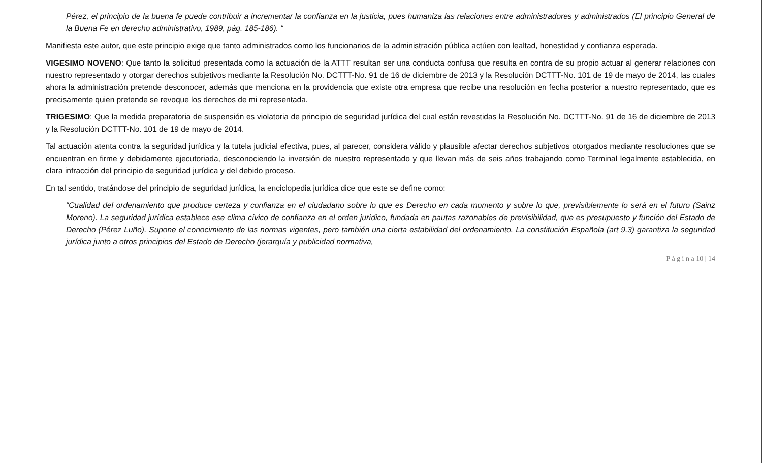Pérez, el principio de la buena fe puede contribuir a incrementar la confianza en la justicia, pues humaniza las relaciones entre administradores y administrados (El principio General de la Buena Fe en derecho administrativo, 1989, pág. 185-186). “
Manifiesta este autor, que este principio exige que tanto administrados como los funcionarios de la administración pública actúen con lealtad, honestidad y confianza esperada.
VIGESIMO NOVENO: Que tanto la solicitud presentada como la actuación de la ATTT resultan ser una conducta confusa que resulta en contra de su propio actuar al generar relaciones con nuestro representado y otorgar derechos subjetivos mediante la Resolución No. DCTTT-No. 91 de 16 de diciembre de 2013 y la Resolución DCTTT-No. 101 de 19 de mayo de 2014, las cuales ahora la administración pretende desconocer, además que menciona en la providencia que existe otra empresa que recibe una resolución en fecha posterior a nuestro representado, que es precisamente quien pretende se revoque los derechos de mi representada.
TRIGESIMO: Que la medida preparatoria de suspensión es violatoria de principio de seguridad jurídica del cual están revestidas la Resolución No. DCTTT-No. 91 de 16 de diciembre de 2013 y la Resolución DCTTT-No. 101 de 19 de mayo de 2014.
Tal actuación atenta contra la seguridad jurídica y la tutela judicial efectiva, pues, al parecer, considera válido y plausible afectar derechos subjetivos otorgados mediante resoluciones que se encuentran en firme y debidamente ejecutoriada, desconociendo la inversión de nuestro representado y que llevan más de seis años trabajando como Terminal legalmente establecida, en clara infracción del principio de seguridad jurídica y del debido proceso.
En tal sentido, tratándose del principio de seguridad jurídica, la enciclopedia jurídica dice que este se define como:
“Cualidad del ordenamiento que produce certeza y confianza en el ciudadano sobre lo que es Derecho en cada momento y sobre lo que, previsiblemente lo será en el futuro (Sainz Moreno). La seguridad jurídica establece ese clima cívico de confianza en el orden jurídico, fundada en pautas razonables de previsibilidad, que es presupuesto y función del Estado de Derecho (Pérez Luño). Supone el conocimiento de las normas vigentes, pero también una cierta estabilidad del ordenamiento. La constitución Española (art 9.3) garantiza la seguridad jurídica junto a otros principios del Estado de Derecho (jerarquía y publicidad normativa,
P á g i n a 10 | 14